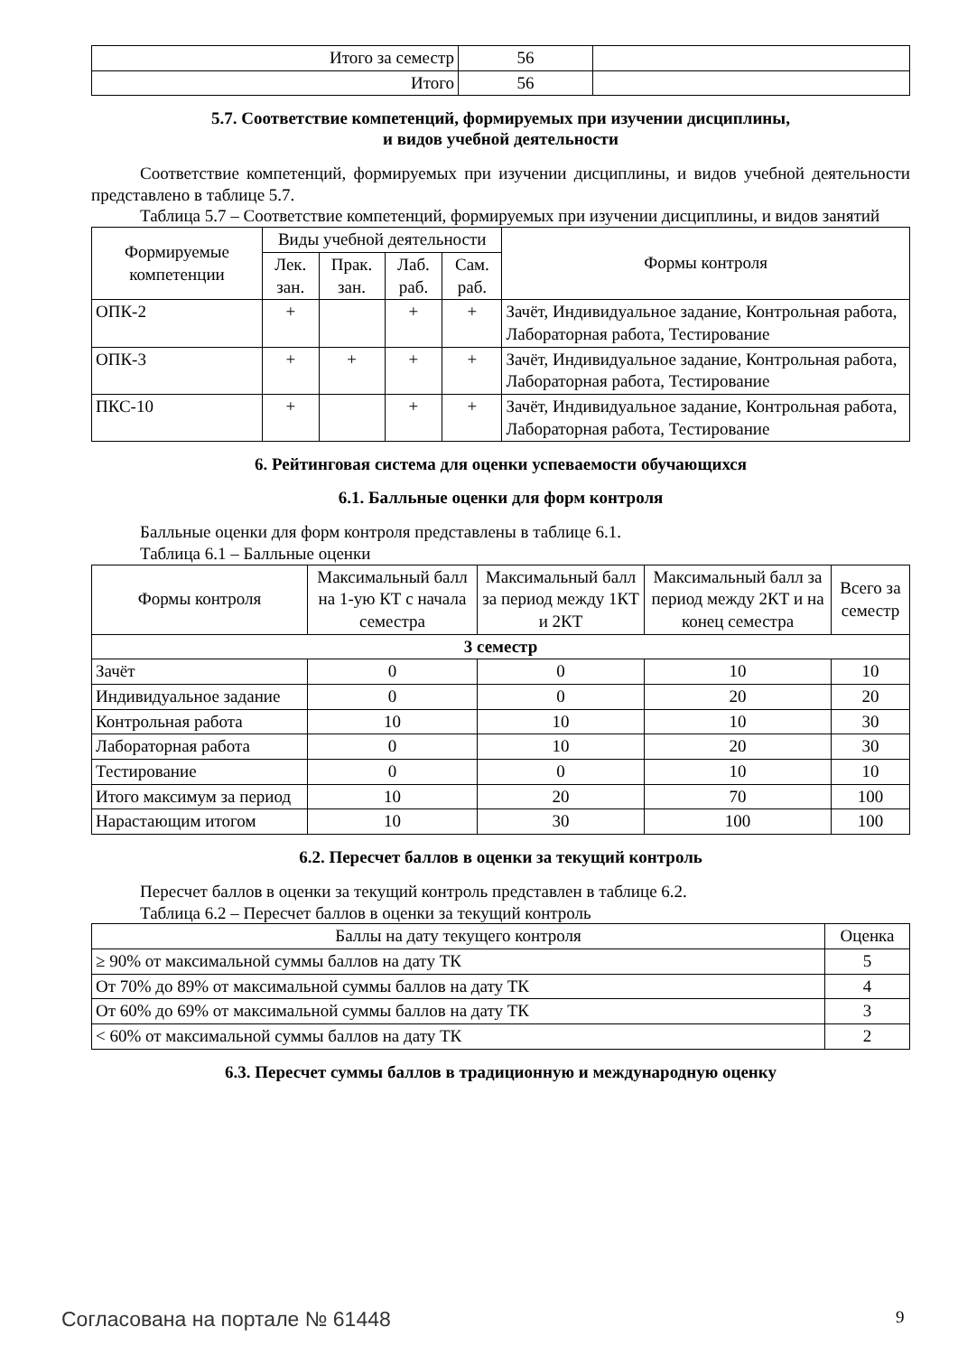| Итого за семестр | 56 | |
| Итого | 56 | |
5.7. Соответствие компетенций, формируемых при изучении дисциплины,
и видов учебной деятельности
Соответствие компетенций, формируемых при изучении дисциплины, и видов учебной деятельности представлено в таблице 5.7.
Таблица 5.7 – Соответствие компетенций, формируемых при изучении дисциплины, и видов занятий
| Формируемые компетенции | Виды учебной деятельности | | | | Формы контроля |
| --- | --- | --- | --- | --- | --- |
| | Лек. зан. | Прак. зан. | Лаб. раб. | Сам. раб. | |
| ОПК-2 | + | | + | + | Зачёт, Индивидуальное задание, Контрольная работа, Лабораторная работа, Тестирование |
| ОПК-3 | + | + | + | + | Зачёт, Индивидуальное задание, Контрольная работа, Лабораторная работа, Тестирование |
| ПКС-10 | + | | + | + | Зачёт, Индивидуальное задание, Контрольная работа, Лабораторная работа, Тестирование |
6. Рейтинговая система для оценки успеваемости обучающихся
6.1. Балльные оценки для форм контроля
Балльные оценки для форм контроля представлены в таблице 6.1.
Таблица 6.1 – Балльные оценки
| Формы контроля | Максимальный балл на 1-ую КТ с начала семестра | Максимальный балл за период между 1КТ и 2КТ | Максимальный балл за период между 2КТ и на конец семестра | Всего за семестр |
| --- | --- | --- | --- | --- |
| 3 семестр | | | | |
| Зачёт | 0 | 0 | 10 | 10 |
| Индивидуальное задание | 0 | 0 | 20 | 20 |
| Контрольная работа | 10 | 10 | 10 | 30 |
| Лабораторная работа | 0 | 10 | 20 | 30 |
| Тестирование | 0 | 0 | 10 | 10 |
| Итого максимум за период | 10 | 20 | 70 | 100 |
| Нарастающим итогом | 10 | 30 | 100 | 100 |
6.2. Пересчет баллов в оценки за текущий контроль
Пересчет баллов в оценки за текущий контроль представлен в таблице 6.2.
Таблица 6.2 – Пересчет баллов в оценки за текущий контроль
| Баллы на дату текущего контроля | Оценка |
| --- | --- |
| ≥ 90% от максимальной суммы баллов на дату ТК | 5 |
| От 70% до 89% от максимальной суммы баллов на дату ТК | 4 |
| От 60% до 69% от максимальной суммы баллов на дату ТК | 3 |
| < 60% от максимальной суммы баллов на дату ТК | 2 |
6.3. Пересчет суммы баллов в традиционную и международную оценку
Согласована на портале № 61448 9